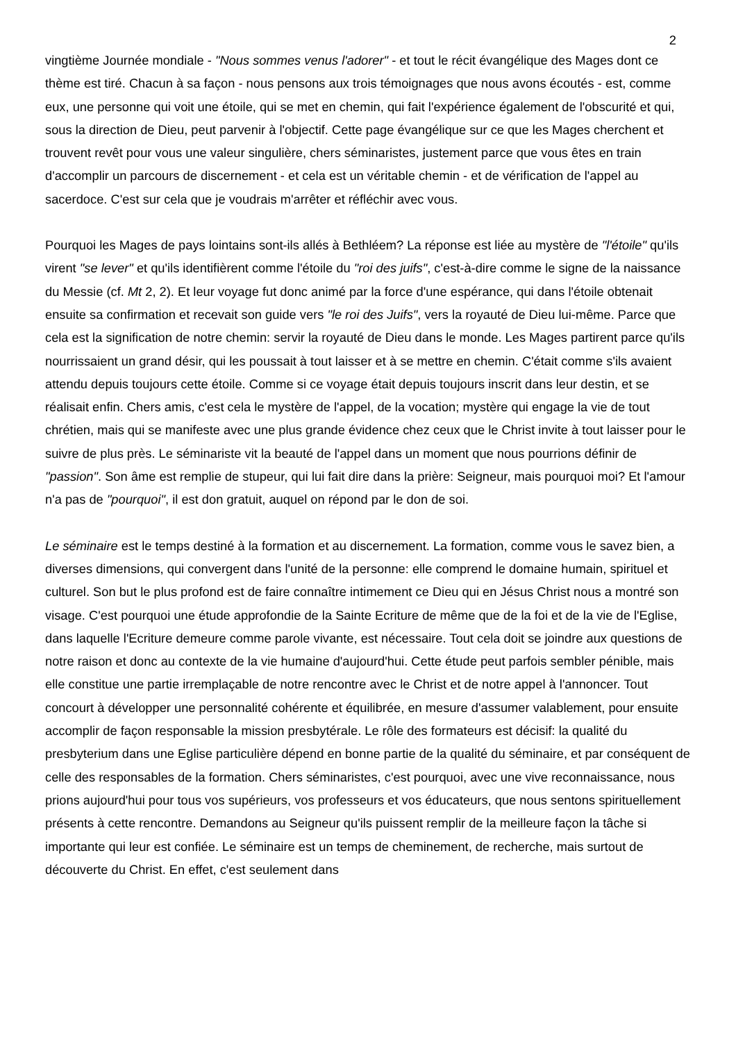2
vingtième Journée mondiale - "Nous sommes venus l'adorer" - et tout le récit évangélique des Mages dont ce thème est tiré. Chacun à sa façon - nous pensons aux trois témoignages que nous avons écoutés - est, comme eux, une personne qui voit une étoile, qui se met en chemin, qui fait l'expérience également de l'obscurité et qui, sous la direction de Dieu, peut parvenir à l'objectif. Cette page évangélique sur ce que les Mages cherchent et trouvent revêt pour vous une valeur singulière, chers séminaristes, justement parce que vous êtes en train d'accomplir un parcours de discernement - et cela est un véritable chemin - et de vérification de l'appel au sacerdoce. C'est sur cela que je voudrais m'arrêter et réfléchir avec vous.
Pourquoi les Mages de pays lointains sont-ils allés à Bethléem? La réponse est liée au mystère de "l'étoile" qu'ils virent "se lever" et qu'ils identifièrent comme l'étoile du "roi des juifs", c'est-à-dire comme le signe de la naissance du Messie (cf. Mt 2, 2). Et leur voyage fut donc animé par la force d'une espérance, qui dans l'étoile obtenait ensuite sa confirmation et recevait son guide vers "le roi des Juifs", vers la royauté de Dieu lui-même. Parce que cela est la signification de notre chemin: servir la royauté de Dieu dans le monde. Les Mages partirent parce qu'ils nourrissaient un grand désir, qui les poussait à tout laisser et à se mettre en chemin. C'était comme s'ils avaient attendu depuis toujours cette étoile. Comme si ce voyage était depuis toujours inscrit dans leur destin, et se réalisait enfin. Chers amis, c'est cela le mystère de l'appel, de la vocation; mystère qui engage la vie de tout chrétien, mais qui se manifeste avec une plus grande évidence chez ceux que le Christ invite à tout laisser pour le suivre de plus près. Le séminariste vit la beauté de l'appel dans un moment que nous pourrions définir de "passion". Son âme est remplie de stupeur, qui lui fait dire dans la prière: Seigneur, mais pourquoi moi? Et l'amour n'a pas de "pourquoi", il est don gratuit, auquel on répond par le don de soi.
Le séminaire est le temps destiné à la formation et au discernement. La formation, comme vous le savez bien, a diverses dimensions, qui convergent dans l'unité de la personne: elle comprend le domaine humain, spirituel et culturel. Son but le plus profond est de faire connaître intimement ce Dieu qui en Jésus Christ nous a montré son visage. C'est pourquoi une étude approfondie de la Sainte Ecriture de même que de la foi et de la vie de l'Eglise, dans laquelle l'Ecriture demeure comme parole vivante, est nécessaire. Tout cela doit se joindre aux questions de notre raison et donc au contexte de la vie humaine d'aujourd'hui. Cette étude peut parfois sembler pénible, mais elle constitue une partie irremplaçable de notre rencontre avec le Christ et de notre appel à l'annoncer. Tout concourt à développer une personnalité cohérente et équilibrée, en mesure d'assumer valablement, pour ensuite accomplir de façon responsable la mission presbytérale. Le rôle des formateurs est décisif: la qualité du presbyterium dans une Eglise particulière dépend en bonne partie de la qualité du séminaire, et par conséquent de celle des responsables de la formation. Chers séminaristes, c'est pourquoi, avec une vive reconnaissance, nous prions aujourd'hui pour tous vos supérieurs, vos professeurs et vos éducateurs, que nous sentons spirituellement présents à cette rencontre. Demandons au Seigneur qu'ils puissent remplir de la meilleure façon la tâche si importante qui leur est confiée. Le séminaire est un temps de cheminement, de recherche, mais surtout de découverte du Christ. En effet, c'est seulement dans